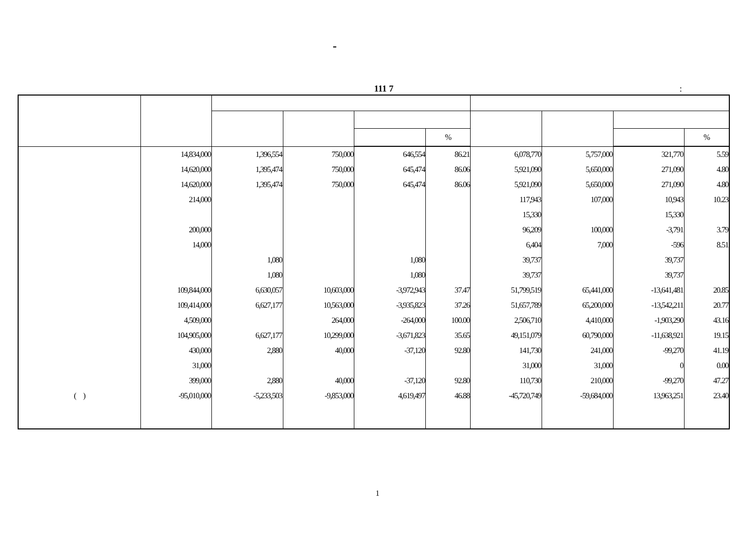-
111 7 :
| | | | | | % | | | | % |
| --- | --- | --- | --- | --- | --- | --- | --- | --- | --- |
| | 14,834,000 | 1,396,554 | 750,000 | 646,554 | 86.21 | 6,078,770 | 5,757,000 | 321,770 | 5.59 |
| | 14,620,000 | 1,395,474 | 750,000 | 645,474 | 86.06 | 5,921,090 | 5,650,000 | 271,090 | 4.80 |
| | 14,620,000 | 1,395,474 | 750,000 | 645,474 | 86.06 | 5,921,090 | 5,650,000 | 271,090 | 4.80 |
| | 214,000 | | | | | 117,943 | 107,000 | 10,943 | 10.23 |
| | | | | | | 15,330 | | 15,330 | |
| | 200,000 | | | | | 96,209 | 100,000 | -3,791 | 3.79 |
| | 14,000 | | | | | 6,404 | 7,000 | -596 | 8.51 |
| | | 1,080 | | 1,080 | | 39,737 | | 39,737 | |
| | | 1,080 | | 1,080 | | 39,737 | | 39,737 | |
| | 109,844,000 | 6,630,057 | 10,603,000 | -3,972,943 | 37.47 | 51,799,519 | 65,441,000 | -13,641,481 | 20.85 |
| | 109,414,000 | 6,627,177 | 10,563,000 | -3,935,823 | 37.26 | 51,657,789 | 65,200,000 | -13,542,211 | 20.77 |
| | 4,509,000 | | 264,000 | -264,000 | 100.00 | 2,506,710 | 4,410,000 | -1,903,290 | 43.16 |
| | 104,905,000 | 6,627,177 | 10,299,000 | -3,671,823 | 35.65 | 49,151,079 | 60,790,000 | -11,638,921 | 19.15 |
| | 430,000 | 2,880 | 40,000 | -37,120 | 92.80 | 141,730 | 241,000 | -99,270 | 41.19 |
| | 31,000 | | | | | 31,000 | 31,000 | 0 | 0.00 |
| | 399,000 | 2,880 | 40,000 | -37,120 | 92.80 | 110,730 | 210,000 | -99,270 | 47.27 |
| ( ) | -95,010,000 | -5,233,503 | -9,853,000 | 4,619,497 | 46.88 | -45,720,749 | -59,684,000 | 13,963,251 | 23.40 |
1